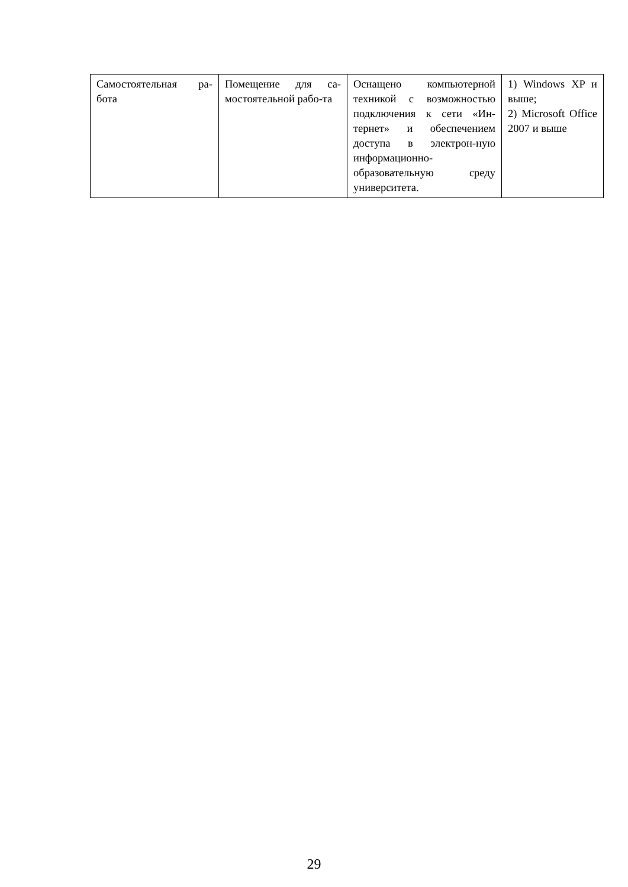| Самостоятельная ра-бота | Помещение для са-мостоятельной рабо-та | Оснащено компьютерной техникой с возможностью подключения к сети «Ин-тернет» и обеспечением доступа в электрон-ную информационно-образовательную среду университета. | 1) Windows XP и выше; 2) Microsoft Office 2007 и выше |
29